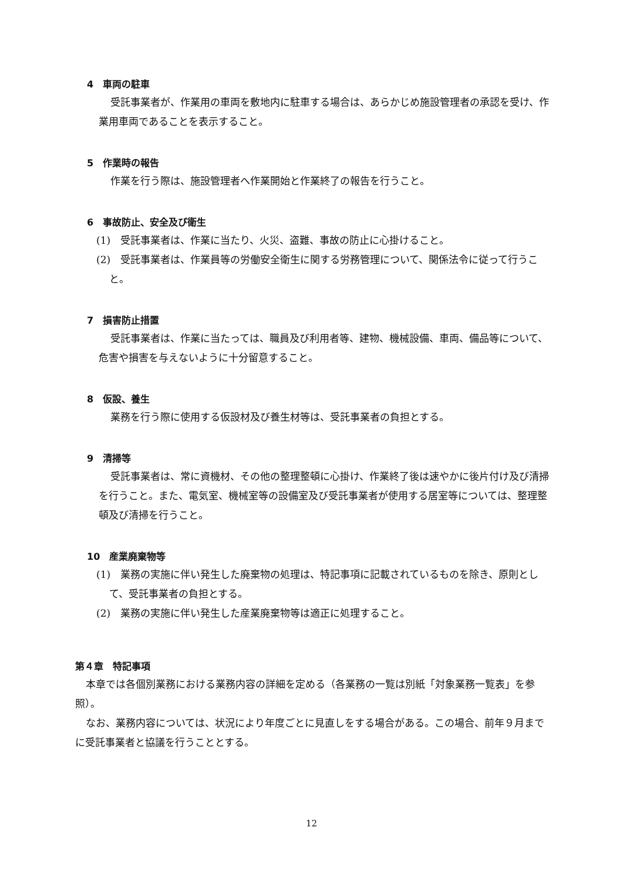4　車両の駐車
受託事業者が、作業用の車両を敷地内に駐車する場合は、あらかじめ施設管理者の承認を受け、作業用車両であることを表示すること。
5　作業時の報告
作業を行う際は、施設管理者へ作業開始と作業終了の報告を行うこと。
6　事故防止、安全及び衛生
(1)　受託事業者は、作業に当たり、火災、盗難、事故の防止に心掛けること。
(2)　受託事業者は、作業員等の労働安全衛生に関する労務管理について、関係法令に従って行うこと。
7　損害防止措置
受託事業者は、作業に当たっては、職員及び利用者等、建物、機械設備、車両、備品等について、危害や損害を与えないように十分留意すること。
8　仮設、養生
業務を行う際に使用する仮設材及び養生材等は、受託事業者の負担とする。
9　清掃等
受託事業者は、常に資機材、その他の整理整頓に心掛け、作業終了後は速やかに後片付け及び清掃を行うこと。また、電気室、機械室等の設備室及び受託事業者が使用する居室等については、整理整頓及び清掃を行うこと。
10　産業廃棄物等
(1)　業務の実施に伴い発生した廃棄物の処理は、特記事項に記載されているものを除き、原則として、受託事業者の負担とする。
(2)　業務の実施に伴い発生した産業廃棄物等は適正に処理すること。
第４章　特記事項
本章では各個別業務における業務内容の詳細を定める（各業務の一覧は別紙「対象業務一覧表」を参照）。
なお、業務内容については、状況により年度ごとに見直しをする場合がある。この場合、前年９月までに受託事業者と協議を行うこととする。
12